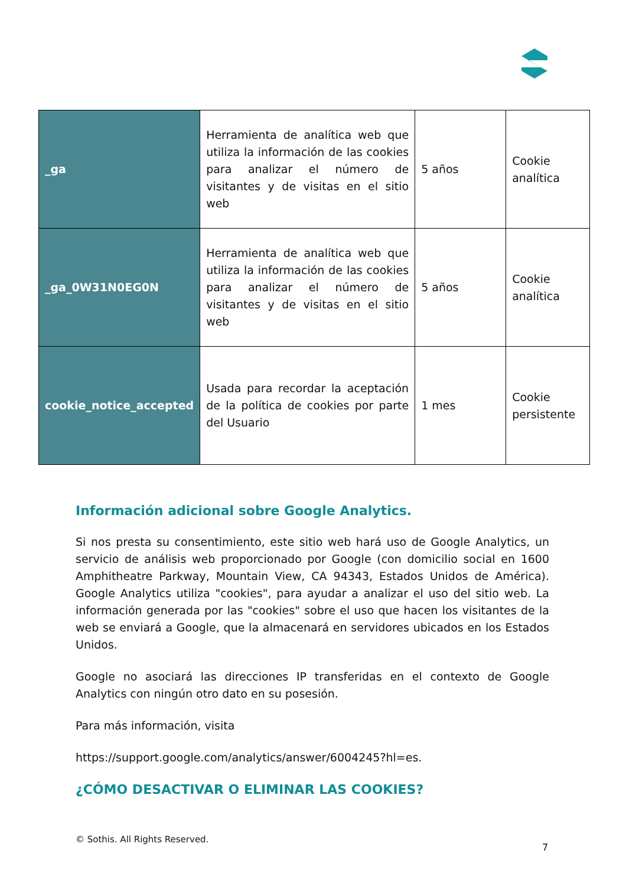| _ga | Herramienta de analítica web que utiliza la información de las cookies para analizar el número de visitantes y de visitas en el sitio web | 5 años | Cookie analítica |
| _ga_0W31N0EG0N | Herramienta de analítica web que utiliza la información de las cookies para analizar el número de visitantes y de visitas en el sitio web | 5 años | Cookie analítica |
| cookie_notice_accepted | Usada para recordar la aceptación de la política de cookies por parte del Usuario | 1 mes | Cookie persistente |
Información adicional sobre Google Analytics.
Si nos presta su consentimiento, este sitio web hará uso de Google Analytics, un servicio de análisis web proporcionado por Google (con domicilio social en 1600 Amphitheatre Parkway, Mountain View, CA 94343, Estados Unidos de América). Google Analytics utiliza "cookies", para ayudar a analizar el uso del sitio web. La información generada por las "cookies" sobre el uso que hacen los visitantes de la web se enviará a Google, que la almacenará en servidores ubicados en los Estados Unidos.
Google no asociará las direcciones IP transferidas en el contexto de Google Analytics con ningún otro dato en su posesión.
Para más información, visita
https://support.google.com/analytics/answer/6004245?hl=es.
¿CÓMO DESACTIVAR O ELIMINAR LAS COOKIES?
© Sothis. All Rights Reserved.
7